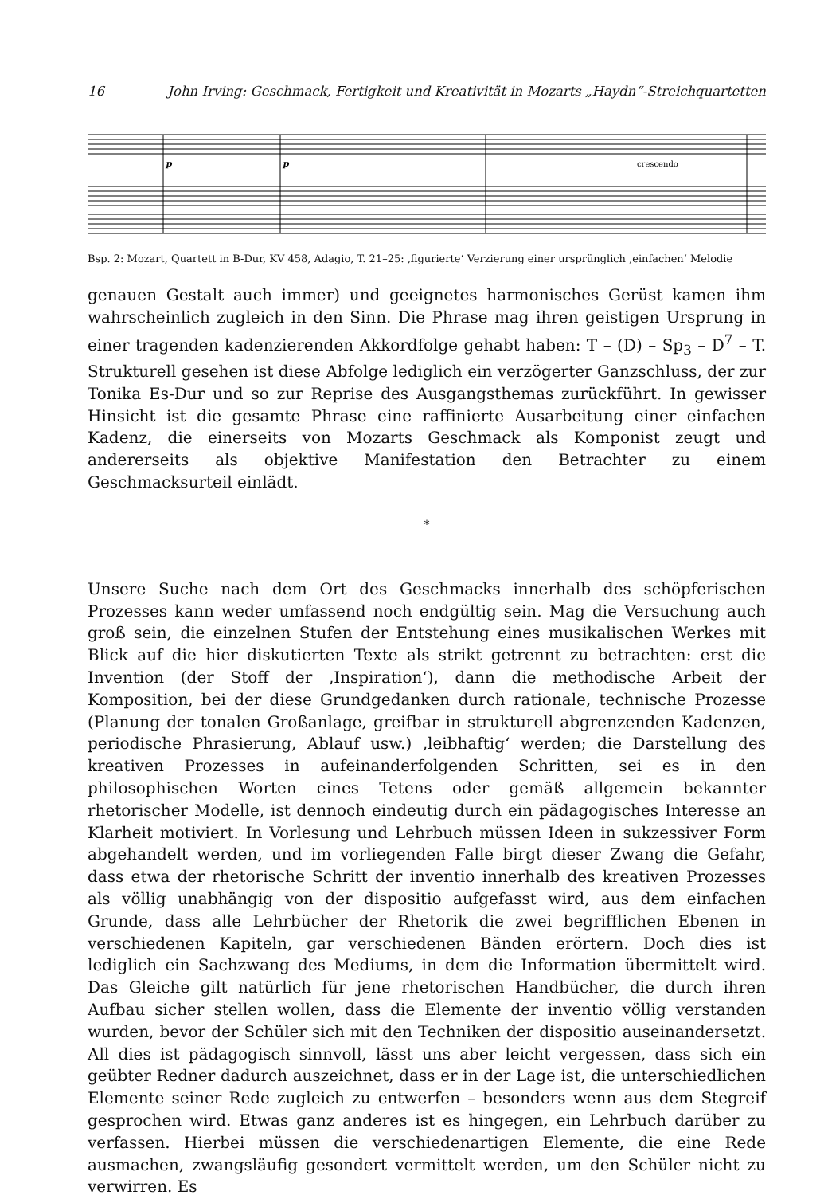16 John Irving: Geschmack, Fertigkeit und Kreativität in Mozarts „Haydn“-Streichquartetten
crescendo
p
p
Bsp. 2: Mozart, Quartett in B-Dur, KV 458, Adagio, T. 21–25: ‚figurierte‘ Verzierung einer ursprünglich ‚einfachen‘ Melodie
genauen Gestalt auch immer) und geeignetes harmonisches Gerüst kamen ihm wahrscheinlich zugleich in den Sinn. Die Phrase mag ihren geistigen Ursprung in einer tragenden kadenzierenden Akkordfolge gehabt haben: T – (D) – Sp<sub>3</sub> – D<sup>7</sup> – T. Strukturell gesehen ist diese Abfolge lediglich ein verzögerter Ganzschluss, der zur Tonika Es-Dur und so zur Reprise des Ausgangsthemas zurückführt. In gewisser Hinsicht ist die gesamte Phrase eine raffinierte Ausarbeitung einer einfachen Kadenz, die einerseits von Mozarts Geschmack als Komponist zeugt und andererseits als objektive Manifestation den Betrachter zu einem Geschmacksurteil einlädt.
*
Unsere Suche nach dem Ort des Geschmacks innerhalb des schöpferischen Prozesses kann weder umfassend noch endgültig sein. Mag die Versuchung auch groß sein, die einzelnen Stufen der Entstehung eines musikalischen Werkes mit Blick auf die hier diskutierten Texte als strikt getrennt zu betrachten: erst die Invention (der Stoff der ‚Inspiration‘), dann die methodische Arbeit der Komposition, bei der diese Grundgedanken durch rationale, technische Prozesse (Planung der tonalen Großanlage, greifbar in strukturell abgrenzenden Kadenzen, periodische Phrasierung, Ablauf usw.) ‚leibhaftig‘ werden; die Darstellung des kreativen Prozesses in aufeinanderfolgenden Schritten, sei es in den philosophischen Worten eines Tetens oder gemäß allgemein bekannter rhetorischer Modelle, ist dennoch eindeutig durch ein pädagogisches Interesse an Klarheit motiviert. In Vorlesung und Lehrbuch müssen Ideen in sukzessiver Form abgehandelt werden, und im vorliegenden Falle birgt dieser Zwang die Gefahr, dass etwa der rhetorische Schritt der inventio innerhalb des kreativen Prozesses als völlig unabhängig von der dispositio aufgefasst wird, aus dem einfachen Grunde, dass alle Lehrbücher der Rhetorik die zwei begrifflichen Ebenen in verschiedenen Kapiteln, gar verschiedenen Bänden erörtern. Doch dies ist lediglich ein Sachzwang des Mediums, in dem die Information übermittelt wird. Das Gleiche gilt natürlich für jene rhetorischen Handbücher, die durch ihren Aufbau sicher stellen wollen, dass die Elemente der inventio völlig verstanden wurden, bevor der Schüler sich mit den Techniken der dispositio auseinandersetzt. All dies ist pädagogisch sinnvoll, lässt uns aber leicht vergessen, dass sich ein geübter Redner dadurch auszeichnet, dass er in der Lage ist, die unterschiedlichen Elemente seiner Rede zugleich zu entwerfen – besonders wenn aus dem Stegreif gesprochen wird. Etwas ganz anderes ist es hingegen, ein Lehrbuch darüber zu verfassen. Hierbei müssen die verschiedenartigen Elemente, die eine Rede ausmachen, zwangsläufig gesondert vermittelt werden, um den Schüler nicht zu verwirren. Es